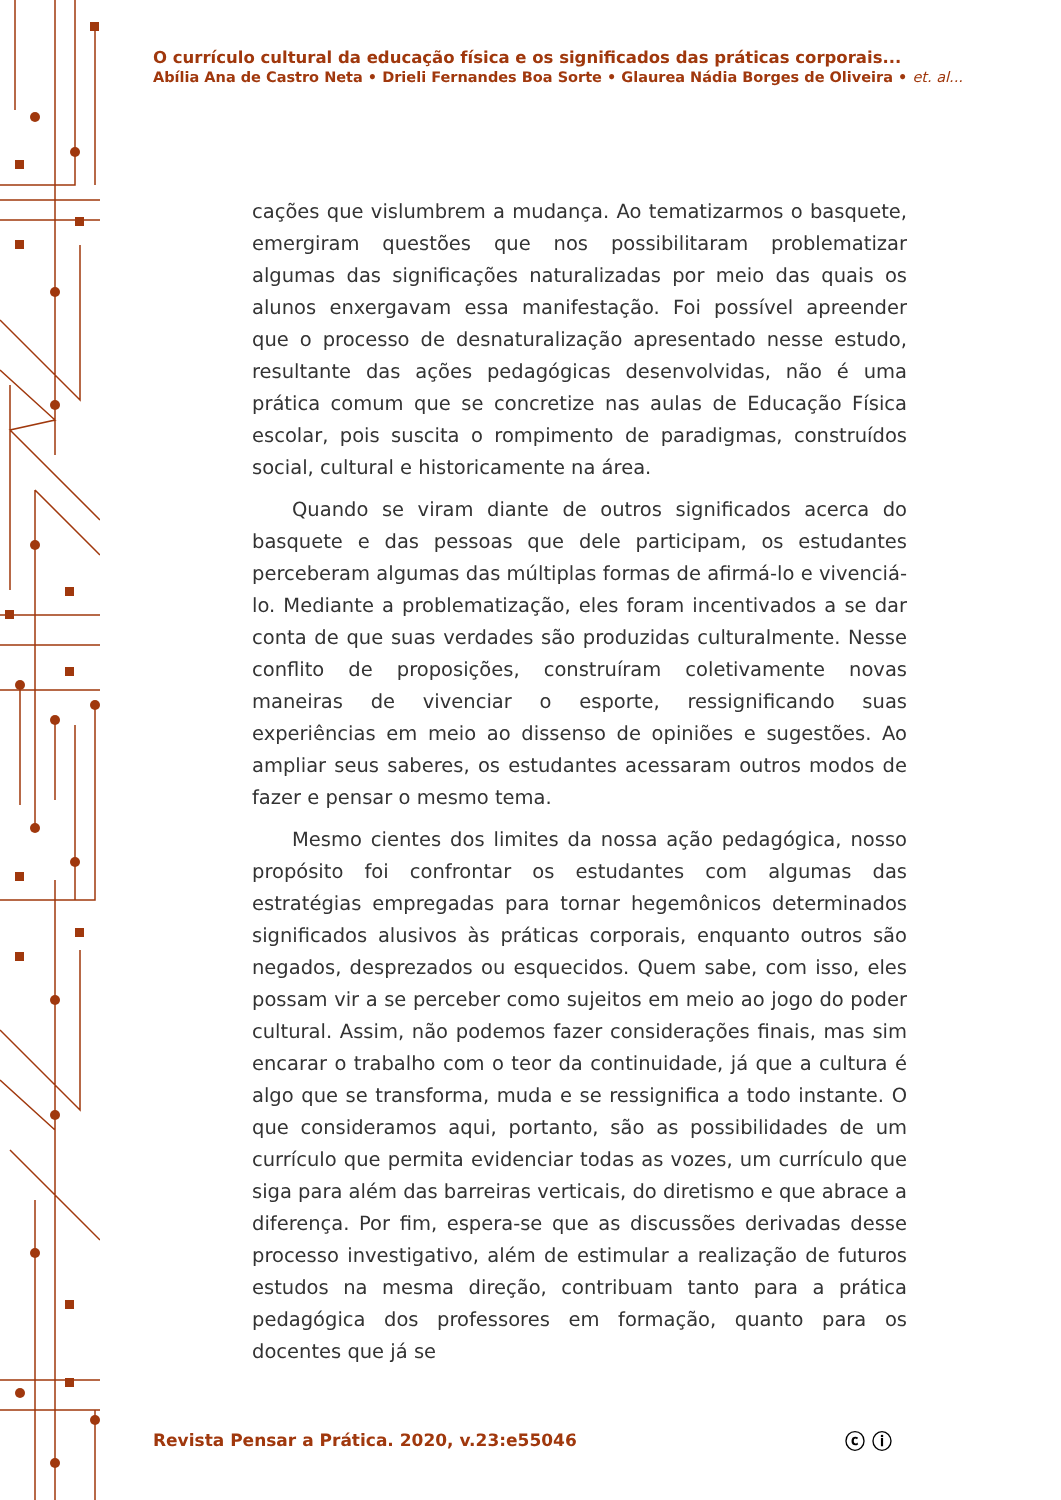O currículo cultural da educação física e os significados das práticas corporais...
Abília Ana de Castro Neta • Drieli Fernandes Boa Sorte • Glaurea Nádia Borges de Oliveira • et. al...
cações que vislumbrem a mudança. Ao tematizarmos o basquete, emergiram questões que nos possibilitaram problematizar algumas das significações naturalizadas por meio das quais os alunos enxergavam essa manifestação. Foi possível apreender que o processo de desnaturalização apresentado nesse estudo, resultante das ações pedagógicas desenvolvidas, não é uma prática comum que se concretize nas aulas de Educação Física escolar, pois suscita o rompimento de paradigmas, construídos social, cultural e historicamente na área.
Quando se viram diante de outros significados acerca do basquete e das pessoas que dele participam, os estudantes perceberam algumas das múltiplas formas de afirmá-lo e vivenciá-lo. Mediante a problematização, eles foram incentivados a se dar conta de que suas verdades são produzidas culturalmente. Nesse conflito de proposições, construíram coletivamente novas maneiras de vivenciar o esporte, ressignificando suas experiências em meio ao dissenso de opiniões e sugestões. Ao ampliar seus saberes, os estudantes acessaram outros modos de fazer e pensar o mesmo tema.
Mesmo cientes dos limites da nossa ação pedagógica, nosso propósito foi confrontar os estudantes com algumas das estratégias empregadas para tornar hegemônicos determinados significados alusivos às práticas corporais, enquanto outros são negados, desprezados ou esquecidos. Quem sabe, com isso, eles possam vir a se perceber como sujeitos em meio ao jogo do poder cultural. Assim, não podemos fazer considerações finais, mas sim encarar o trabalho com o teor da continuidade, já que a cultura é algo que se transforma, muda e se ressignifica a todo instante. O que consideramos aqui, portanto, são as possibilidades de um currículo que permita evidenciar todas as vozes, um currículo que siga para além das barreiras verticais, do diretismo e que abrace a diferença. Por fim, espera-se que as discussões derivadas desse processo investigativo, além de estimular a realização de futuros estudos na mesma direção, contribuam tanto para a prática pedagógica dos professores em formação, quanto para os docentes que já se
Revista Pensar a Prática. 2020, v.23:e55046
ⓒ ⓘ